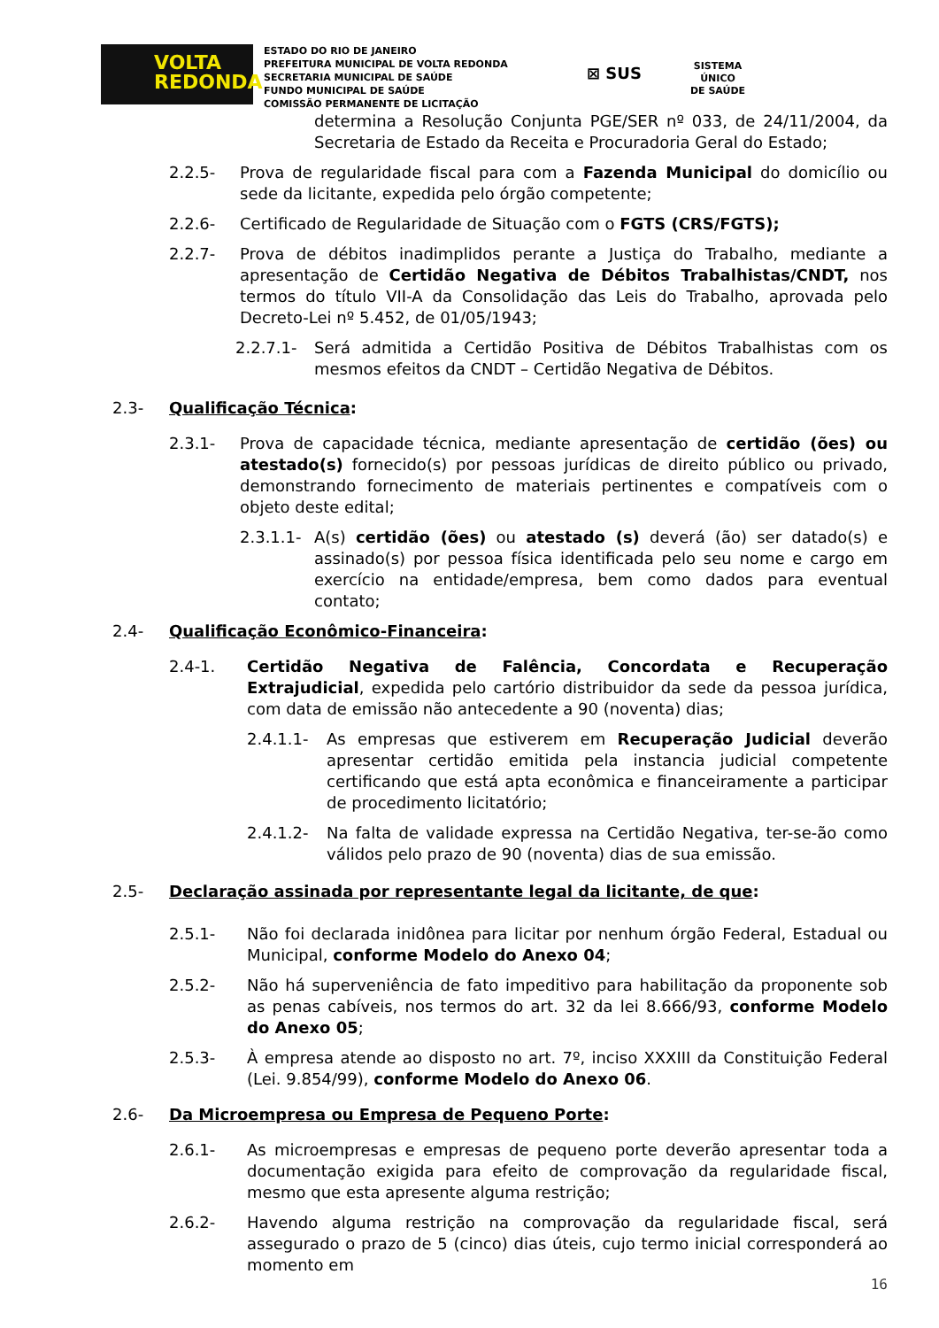VOLTA
REDONDA
ESTADO DO RIO DE JANEIRO
PREFEITURA MUNICIPAL DE VOLTA REDONDA
SECRETARIA MUNICIPAL DE SAÚDE
FUNDO MUNICIPAL DE SAÚDE
COMISSÃO PERMANENTE DE LICITAÇÃO
⊠ SUS
SISTEMA
ÚNICO
DE SAÚDE
determina a Resolução Conjunta PGE/SER nº 033, de 24/11/2004, da Secretaria de Estado da Receita e Procuradoria Geral do Estado;
2.2.5- Prova de regularidade fiscal para com a Fazenda Municipal do domicílio ou sede da licitante, expedida pelo órgão competente;
2.2.6- Certificado de Regularidade de Situação com o FGTS (CRS/FGTS);
2.2.7- Prova de débitos inadimplidos perante a Justiça do Trabalho, mediante a apresentação de Certidão Negativa de Débitos Trabalhistas/CNDT, nos termos do título VII-A da Consolidação das Leis do Trabalho, aprovada pelo Decreto-Lei nº 5.452, de 01/05/1943;
2.2.7.1- Será admitida a Certidão Positiva de Débitos Trabalhistas com os mesmos efeitos da CNDT – Certidão Negativa de Débitos.
2.3- Qualificação Técnica:
2.3.1- Prova de capacidade técnica, mediante apresentação de certidão (ões) ou atestado(s) fornecido(s) por pessoas jurídicas de direito público ou privado, demonstrando fornecimento de materiais pertinentes e compatíveis com o objeto deste edital;
2.3.1.1- A(s) certidão (ões) ou atestado (s) deverá (ão) ser datado(s) e assinado(s) por pessoa física identificada pelo seu nome e cargo em exercício na entidade/empresa, bem como dados para eventual contato;
2.4- Qualificação Econômico-Financeira:
2.4-1. Certidão Negativa de Falência, Concordata e Recuperação Extrajudicial, expedida pelo cartório distribuidor da sede da pessoa jurídica, com data de emissão não antecedente a 90 (noventa) dias;
2.4.1.1- As empresas que estiverem em Recuperação Judicial deverão apresentar certidão emitida pela instancia judicial competente certificando que está apta econômica e financeiramente a participar de procedimento licitatório;
2.4.1.2- Na falta de validade expressa na Certidão Negativa, ter-se-ão como válidos pelo prazo de 90 (noventa) dias de sua emissão.
2.5- Declaração assinada por representante legal da licitante, de que:
2.5.1- Não foi declarada inidônea para licitar por nenhum órgão Federal, Estadual ou Municipal, conforme Modelo do Anexo 04;
2.5.2- Não há superveniência de fato impeditivo para habilitação da proponente sob as penas cabíveis, nos termos do art. 32 da lei 8.666/93, conforme Modelo do Anexo 05;
2.5.3- À empresa atende ao disposto no art. 7º, inciso XXXIII da Constituição Federal (Lei. 9.854/99), conforme Modelo do Anexo 06.
2.6- Da Microempresa ou Empresa de Pequeno Porte:
2.6.1- As microempresas e empresas de pequeno porte deverão apresentar toda a documentação exigida para efeito de comprovação da regularidade fiscal, mesmo que esta apresente alguma restrição;
2.6.2- Havendo alguma restrição na comprovação da regularidade fiscal, será assegurado o prazo de 5 (cinco) dias úteis, cujo termo inicial corresponderá ao momento em
16